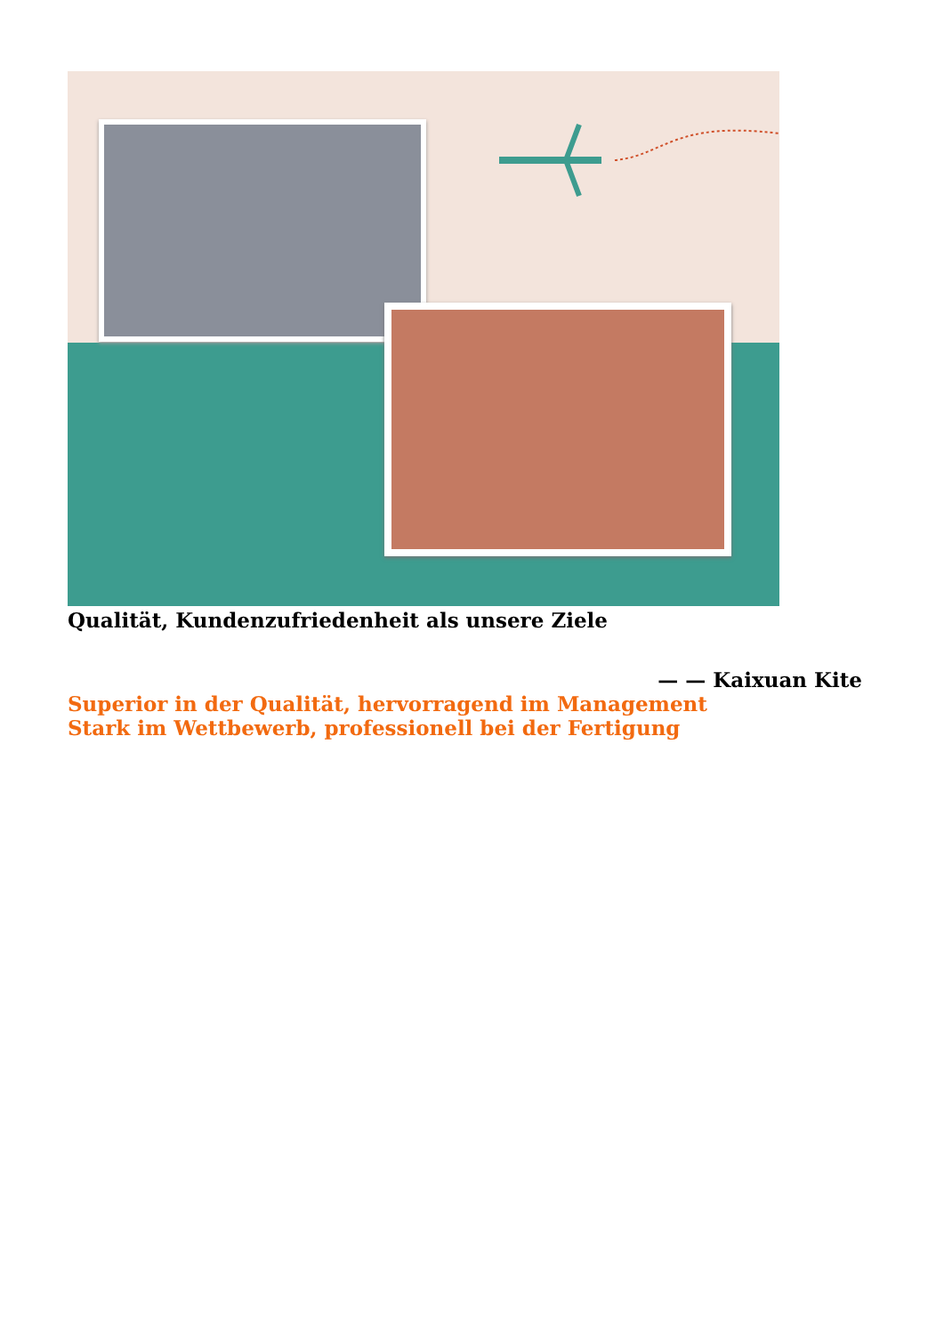Qualität, Kundenzufriedenheit als unsere Ziele
— — Kaixuan Kite
Superior in der Qualität, hervorragend im Management
Stark im Wettbewerb, professionell bei der Fertigung